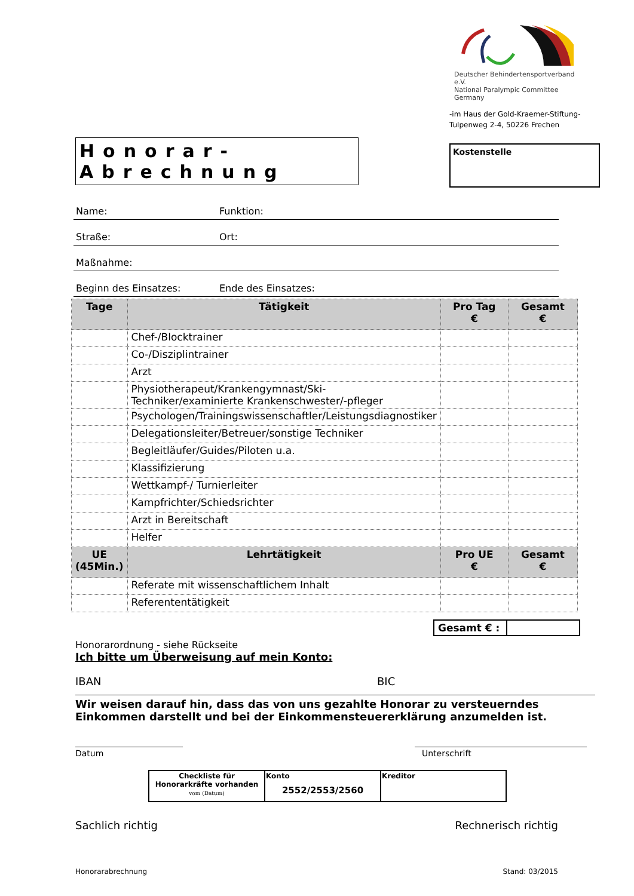Deutscher Behindertensportverband e.V.
National Paralympic Committee Germany
-im Haus der Gold-Kraemer-Stiftung-
Tulpenweg 2-4, 50226 Frechen
Honorar-Abrechnung
Kostenstelle
Name: Funktion:
Straße: Ort:
Maßnahme:
Beginn des Einsatzes: Ende des Einsatzes:
| Tage | Tätigkeit | Pro Tag € | Gesamt € |
| --- | --- | --- | --- |
| | Chef-/Blocktrainer | | |
| | Co-/Disziplintrainer | | |
| | Arzt | | |
| | Physiotherapeut/Krankengymnast/Ski-Techniker/examinierte Krankenschwester/-pfleger | | |
| | Psychologen/Trainingswissenschaftler/Leistungsdiagnostiker | | |
| | Delegationsleiter/Betreuer/sonstige Techniker | | |
| | Begleitläufer/Guides/Piloten u.a. | | |
| | Klassifizierung | | |
| | Wettkampf-/ Turnierleiter | | |
| | Kampfrichter/Schiedsrichter | | |
| | Arzt in Bereitschaft | | |
| | Helfer | | |
| UE (45Min.) | Lehrtätigkeit | Pro UE € | Gesamt € |
| | Referate mit wissenschaftlichem Inhalt | | |
| | Referententätigkeit | | |
Gesamt € :
Honorarordnung - siehe Rückseite
Ich bitte um Überweisung auf mein Konto:
IBAN BIC
Wir weisen darauf hin, dass das von uns gezahlte Honorar zu versteuerndes Einkommen darstellt und bei der Einkommensteuererklärung anzumelden ist.
Datum Unterschrift
| Checkliste für Honorarkräfte vorhanden vom (Datum) | Konto 2552/2553/2560 | Kreditor |
Sachlich richtig Rechnerisch richtig
Honorarabrechnung Stand: 03/2015